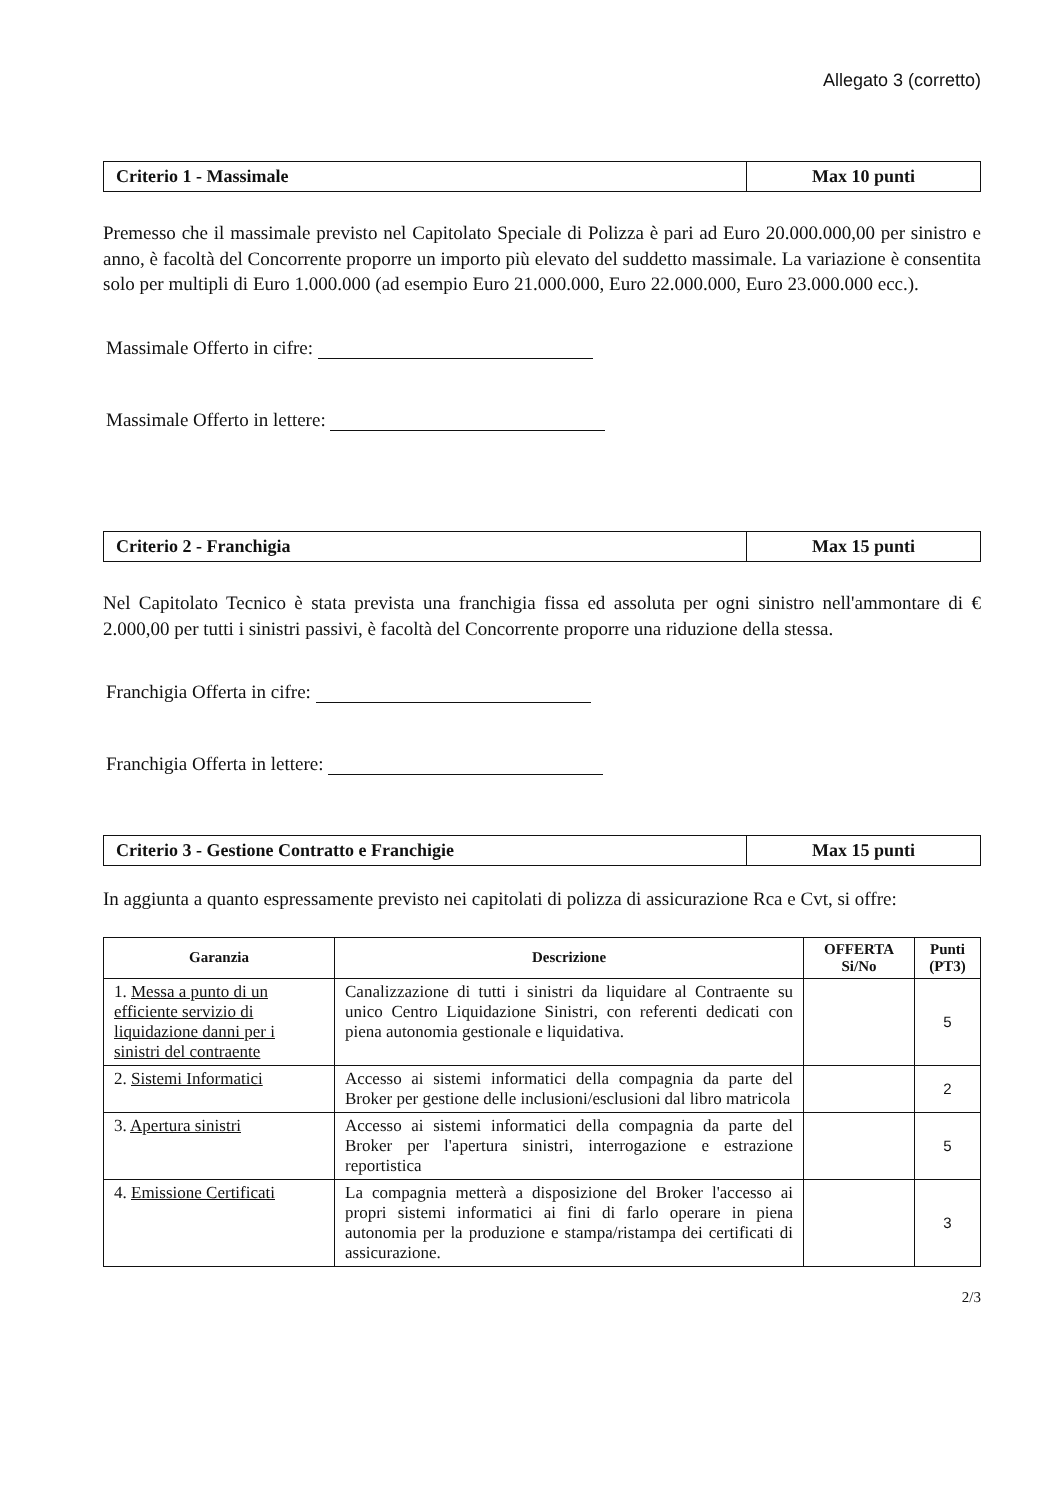Allegato 3 (corretto)
Criterio 1 - Massimale Max 10 punti
Premesso che il massimale previsto nel Capitolato Speciale di Polizza è pari ad Euro 20.000.000,00 per sinistro e anno, è facoltà del Concorrente proporre un importo più elevato del suddetto massimale. La variazione è consentita solo per multipli di Euro 1.000.000 (ad esempio Euro 21.000.000, Euro 22.000.000, Euro 23.000.000 ecc.).
Massimale Offerto in cifre:
Massimale Offerto in lettere:
Criterio 2 - Franchigia Max 15 punti
Nel Capitolato Tecnico è stata prevista una franchigia fissa ed assoluta per ogni sinistro nell'ammontare di € 2.000,00 per tutti i sinistri passivi, è facoltà del Concorrente proporre una riduzione della stessa.
Franchigia Offerta in cifre:
Franchigia Offerta in lettere:
Criterio 3 - Gestione Contratto e Franchigie
Max 15 punti
In aggiunta a quanto espressamente previsto nei capitolati di polizza di assicurazione Rca e Cvt, si offre:
| Garanzia | Descrizione | OFFERTA Si/No | Punti (PT3) |
| --- | --- | --- | --- |
| 1. Messa a punto di un efficiente servizio di liquidazione danni per i sinistri del contraente | Canalizzazione di tutti i sinistri da liquidare al Contraente su unico Centro Liquidazione Sinistri, con referenti dedicati con piena autonomia gestionale e liquidativa. | | 5 |
| 2. Sistemi Informatici | Accesso ai sistemi informatici della compagnia da parte del Broker per gestione delle inclusioni/esclusioni dal libro matricola | | 2 |
| 3. Apertura sinistri | Accesso ai sistemi informatici della compagnia da parte del Broker per l'apertura sinistri, interrogazione e estrazione reportistica | | 5 |
| 4. Emissione Certificati | La compagnia metterà a disposizione del Broker l'accesso ai propri sistemi informatici ai fini di farlo operare in piena autonomia per la produzione e stampa/ristampa dei certificati di assicurazione. | | 3 |
2/3